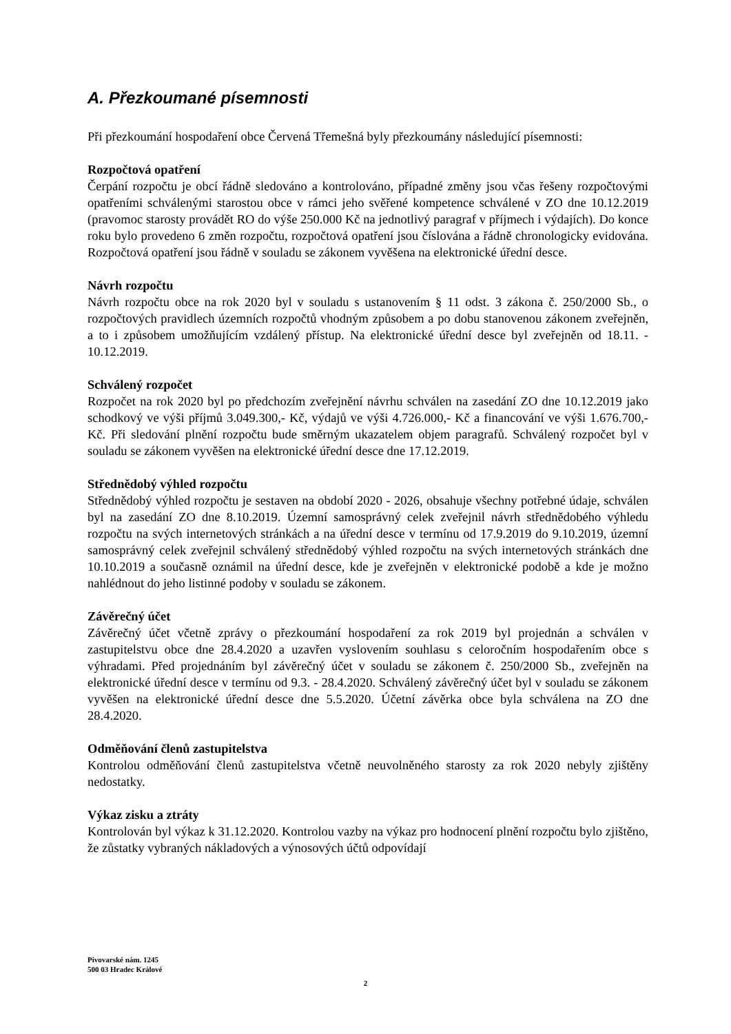A. Přezkoumané písemnosti
Při přezkoumání hospodaření obce Červená Třemešná byly přezkoumány následující písemnosti:
Rozpočtová opatření
Čerpání rozpočtu je obcí řádně sledováno a kontrolováno, případné změny jsou včas řešeny rozpočtovými opatřeními schválenými starostou obce v rámci jeho svěřené kompetence schválené v ZO dne 10.12.2019 (pravomoc starosty provádět RO do výše 250.000 Kč na jednotlivý paragraf v příjmech i výdajích). Do konce roku bylo provedeno 6 změn rozpočtu, rozpočtová opatření jsou číslována a řádně chronologicky evidována. Rozpočtová opatření jsou řádně v souladu se zákonem vyvěšena na elektronické úřední desce.
Návrh rozpočtu
Návrh rozpočtu obce na rok 2020 byl v souladu s ustanovením § 11 odst. 3 zákona č. 250/2000 Sb., o rozpočtových pravidlech územních rozpočtů vhodným způsobem a po dobu stanovenou zákonem zveřejněn, a to i způsobem umožňujícím vzdálený přístup. Na elektronické úřední desce byl zveřejněn od 18.11. - 10.12.2019.
Schválený rozpočet
Rozpočet na rok 2020 byl po předchozím zveřejnění návrhu schválen na zasedání ZO dne 10.12.2019 jako schodkový ve výši příjmů 3.049.300,- Kč, výdajů ve výši 4.726.000,- Kč a financování ve výši 1.676.700,- Kč. Při sledování plnění rozpočtu bude směrným ukazatelem objem paragrafů. Schválený rozpočet byl v souladu se zákonem vyvěšen na elektronické úřední desce dne 17.12.2019.
Střednědobý výhled rozpočtu
Střednědobý výhled rozpočtu je sestaven na období 2020 - 2026, obsahuje všechny potřebné údaje, schválen byl na zasedání ZO dne 8.10.2019. Územní samosprávný celek zveřejnil návrh střednědobého výhledu rozpočtu na svých internetových stránkách a na úřední desce v termínu od 17.9.2019 do 9.10.2019, územní samosprávný celek zveřejnil schválený střednědobý výhled rozpočtu na svých internetových stránkách dne 10.10.2019 a současně oznámil na úřední desce, kde je zveřejněn v elektronické podobě a kde je možno nahlédnout do jeho listinné podoby v souladu se zákonem.
Závěrečný účet
Závěrečný účet včetně zprávy o přezkoumání hospodaření za rok 2019 byl projednán a schválen v zastupitelstvu obce dne 28.4.2020 a uzavřen vyslovením souhlasu s celoročním hospodařením obce s výhradami. Před projednáním byl závěrečný účet v souladu se zákonem č. 250/2000 Sb., zveřejněn na elektronické úřední desce v termínu od 9.3. - 28.4.2020. Schválený závěrečný účet byl v souladu se zákonem vyvěšen na elektronické úřední desce dne 5.5.2020. Účetní závěrka obce byla schválena na ZO dne 28.4.2020.
Odměňování členů zastupitelstva
Kontrolou odměňování členů zastupitelstva včetně neuvolněného starosty za rok 2020 nebyly zjištěny nedostatky.
Výkaz zisku a ztráty
Kontrolován byl výkaz k 31.12.2020. Kontrolou vazby na výkaz pro hodnocení plnění rozpočtu bylo zjištěno, že zůstatky vybraných nákladových a výnosových účtů odpovídají
Pivovarské nám. 1245
500 03 Hradec Králové
2